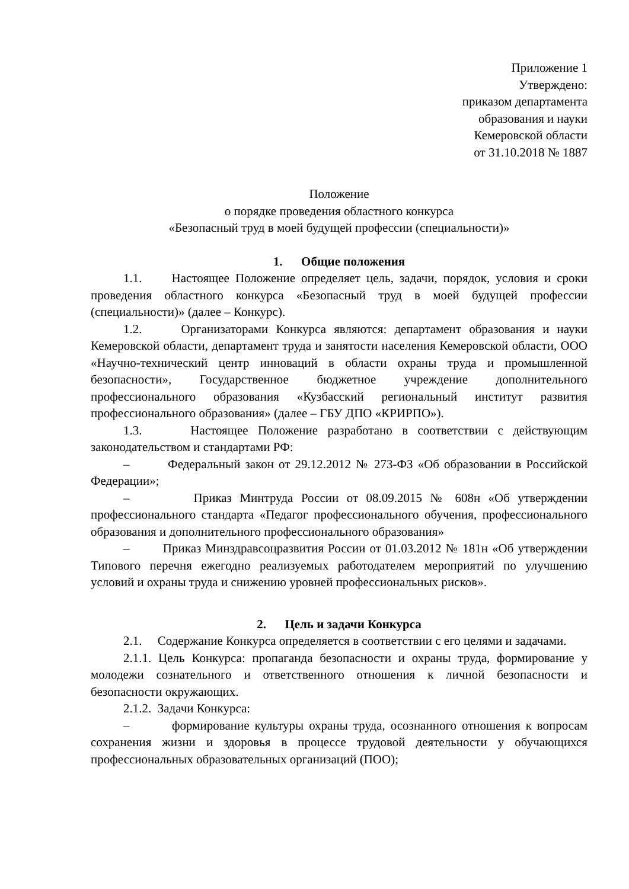Приложение 1
Утверждено:
приказом департамента
образования и науки
Кемеровской области
от 31.10.2018 № 1887
Положение
о порядке проведения областного конкурса
«Безопасный труд в моей будущей профессии (специальности)»
1. Общие положения
1.1. Настоящее Положение определяет цель, задачи, порядок, условия и сроки проведения областного конкурса «Безопасный труд в моей будущей профессии (специальности)» (далее – Конкурс).
1.2. Организаторами Конкурса являются: департамент образования и науки Кемеровской области, департамент труда и занятости населения Кемеровской области, ООО «Научно-технический центр инноваций в области охраны труда и промышленной безопасности», Государственное бюджетное учреждение дополнительного профессионального образования «Кузбасский региональный институт развития профессионального образования» (далее – ГБУ ДПО «КРИРПО»).
1.3. Настоящее Положение разработано в соответствии с действующим законодательством и стандартами РФ:
– Федеральный закон от 29.12.2012 № 273-ФЗ «Об образовании в Российской Федерации»;
– Приказ Минтруда России от 08.09.2015 № 608н «Об утверждении профессионального стандарта «Педагог профессионального обучения, профессионального образования и дополнительного профессионального образования»
– Приказ Минздравсоцразвития России от 01.03.2012 № 181н «Об утверждении Типового перечня ежегодно реализуемых работодателем мероприятий по улучшению условий и охраны труда и снижению уровней профессиональных рисков».
2. Цель и задачи Конкурса
2.1. Содержание Конкурса определяется в соответствии с его целями и задачами.
2.1.1. Цель Конкурса: пропаганда безопасности и охраны труда, формирование у молодежи сознательного и ответственного отношения к личной безопасности и безопасности окружающих.
2.1.2. Задачи Конкурса:
– формирование культуры охраны труда, осознанного отношения к вопросам сохранения жизни и здоровья в процессе трудовой деятельности у обучающихся профессиональных образовательных организаций (ПОО);